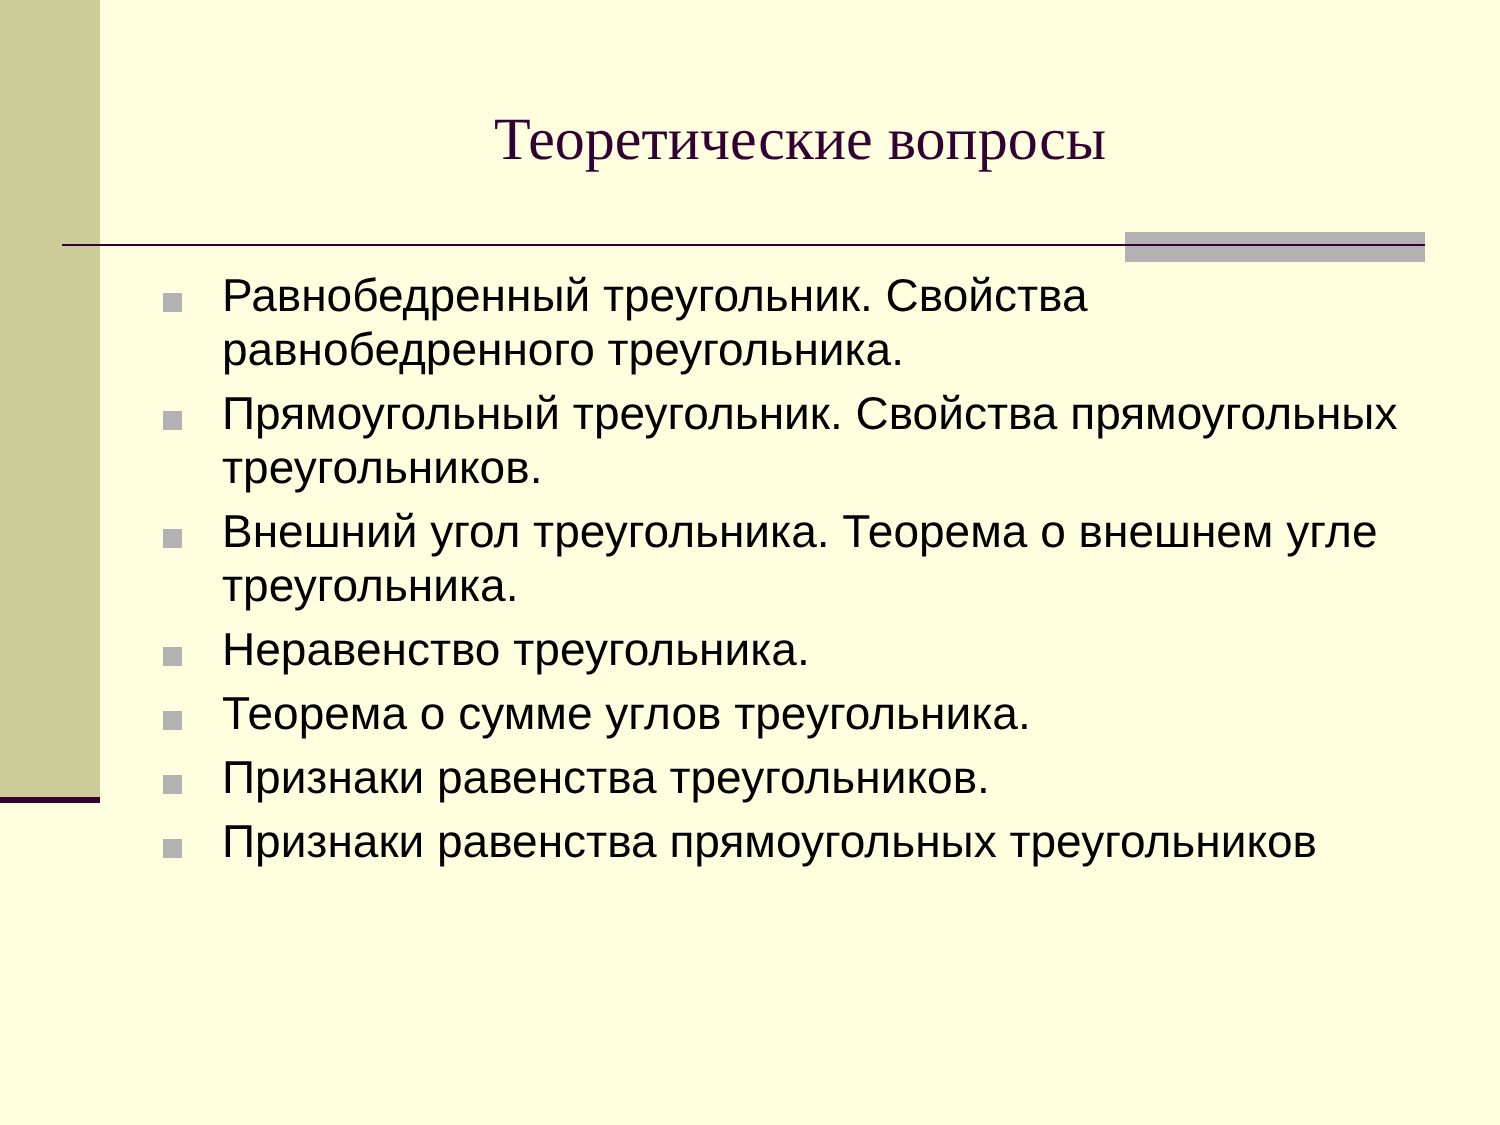Теоретические вопросы
Равнобедренный треугольник. Свойства равнобедренного треугольника.
Прямоугольный треугольник. Свойства прямоугольных треугольников.
Внешний угол треугольника. Теорема о внешнем угле треугольника.
Неравенство треугольника.
Теорема о сумме углов треугольника.
Признаки равенства треугольников.
Признаки равенства прямоугольных треугольников